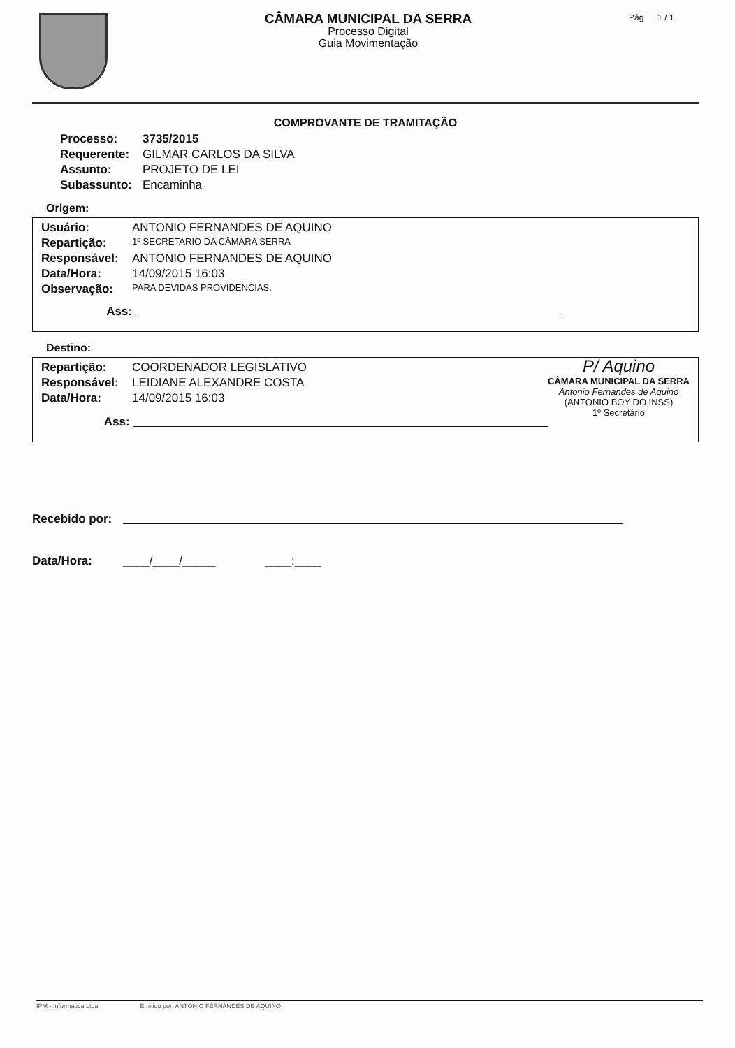CÂMARA MUNICIPAL DA SERRA
Processo Digital
Guia Movimentação
Pág 1 / 1
COMPROVANTE DE TRAMITAÇÃO
Processo: 3735/2015
Requerente: GILMAR CARLOS DA SILVA
Assunto: PROJETO DE LEI
Subassunto: Encaminha
Origem:
Usuário: ANTONIO FERNANDES DE AQUINO
Repartição: 1º SECRETARIO DA CÂMARA SERRA
Responsável: ANTONIO FERNANDES DE AQUINO
Data/Hora: 14/09/2015 16:03
Observação: PARA DEVIDAS PROVIDENCIAS.
Ass:
Destino:
P/ Aquino
CÂMARA MUNICIPAL DA SERRA
Antonio Fernandes de Aquino
(ANTONIO BOY DO INSS)
1º Secretário
Repartição: COORDENADOR LEGISLATIVO
Responsável: LEIDIANE ALEXANDRE COSTA
Data/Hora: 14/09/2015 16:03
Ass:
Recebido por:
Data/Hora: ____/____/_____ ____:____
IPM - Informática Ltda Emitido por: ANTONIO FERNANDES DE AQUINO